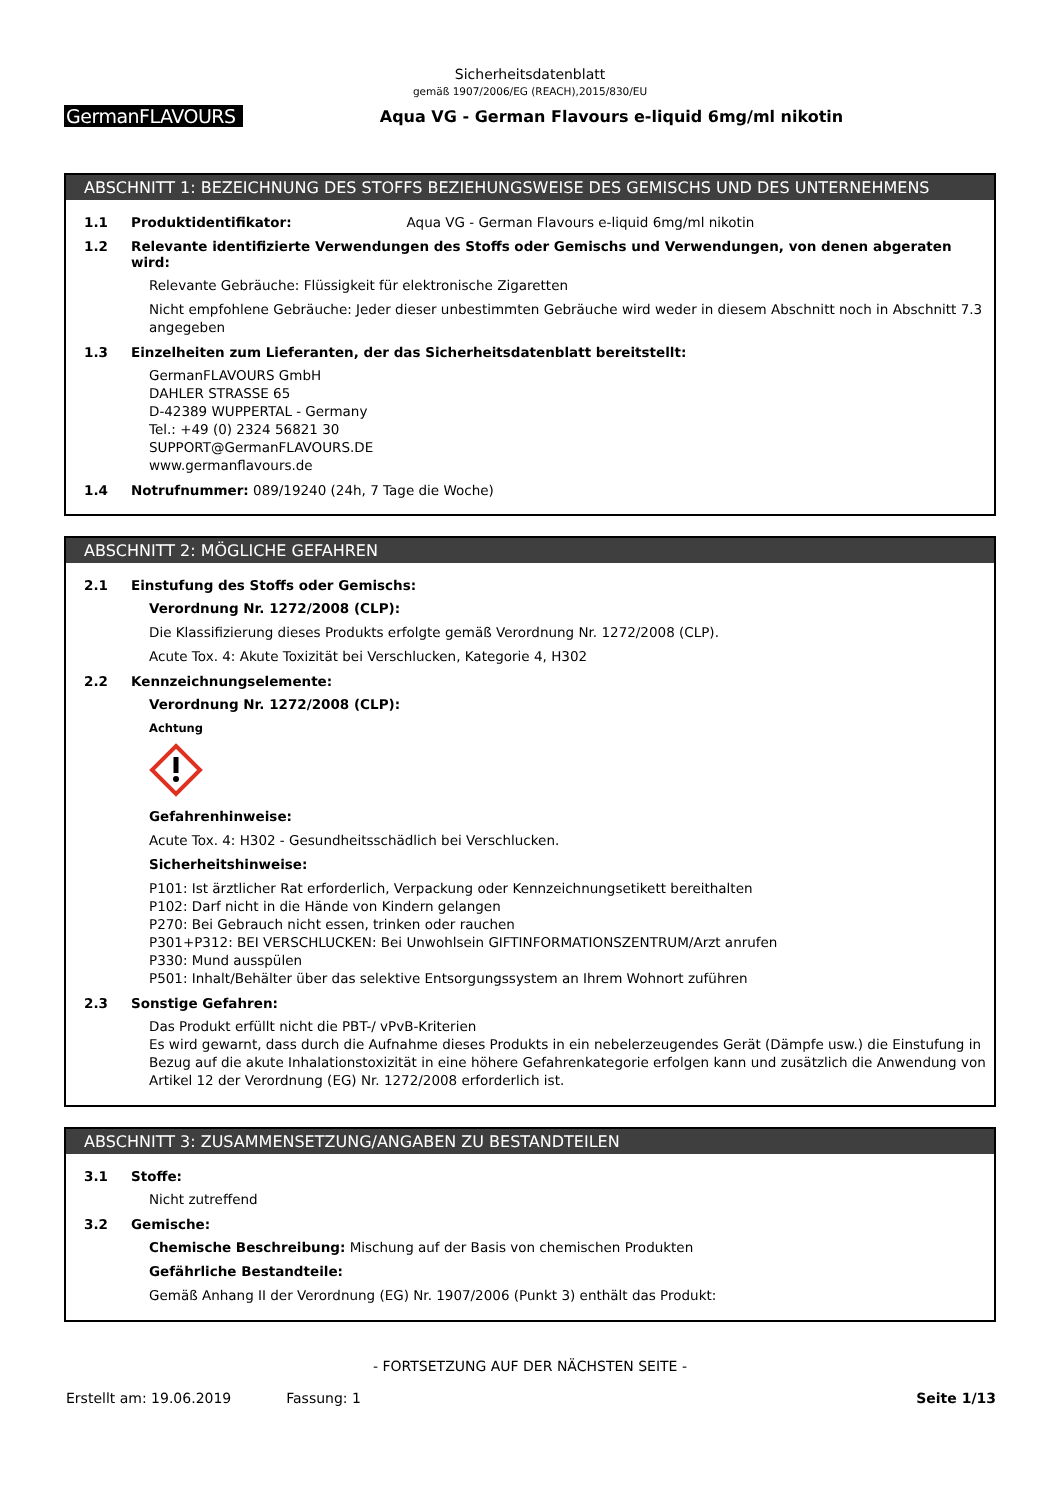Sicherheitsdatenblatt
gemäß 1907/2006/EG (REACH),2015/830/EU
GermanFLAVOURS
Aqua VG - German Flavours e-liquid 6mg/ml nikotin
ABSCHNITT 1: BEZEICHNUNG DES STOFFS BEZIEHUNGSWEISE DES GEMISCHS UND DES UNTERNEHMENS
1.1 Produktidentifikator: Aqua VG - German Flavours e-liquid 6mg/ml nikotin
1.2 Relevante identifizierte Verwendungen des Stoffs oder Gemischs und Verwendungen, von denen abgeraten wird:
Relevante Gebräuche: Flüssigkeit für elektronische Zigaretten
Nicht empfohlene Gebräuche: Jeder dieser unbestimmten Gebräuche wird weder in diesem Abschnitt noch in Abschnitt 7.3 angegeben
1.3 Einzelheiten zum Lieferanten, der das Sicherheitsdatenblatt bereitstellt:
GermanFLAVOURS GmbH
DAHLER STRASSE 65
D-42389 WUPPERTAL - Germany
Tel.: +49 (0) 2324 56821 30
SUPPORT@GermanFLAVOURS.DE
www.germanflavours.de
1.4 Notrufnummer: 089/19240 (24h, 7 Tage die Woche)
ABSCHNITT 2: MÖGLICHE GEFAHREN
2.1 Einstufung des Stoffs oder Gemischs:
Verordnung Nr. 1272/2008 (CLP):
Die Klassifizierung dieses Produkts erfolgte gemäß Verordnung Nr. 1272/2008 (CLP).
Acute Tox. 4: Akute Toxizität bei Verschlucken, Kategorie 4, H302
2.2 Kennzeichnungselemente:
Verordnung Nr. 1272/2008 (CLP):
Achtung
Gefahrenhinweise:
Acute Tox. 4: H302 - Gesundheitsschädlich bei Verschlucken.
Sicherheitshinweise:
P101: Ist ärztlicher Rat erforderlich, Verpackung oder Kennzeichnungsetikett bereithalten
P102: Darf nicht in die Hände von Kindern gelangen
P270: Bei Gebrauch nicht essen, trinken oder rauchen
P301+P312: BEI VERSCHLUCKEN: Bei Unwohlsein GIFTINFORMATIONSZENTRUM/Arzt anrufen
P330: Mund ausspülen
P501: Inhalt/Behälter über das selektive Entsorgungssystem an Ihrem Wohnort zuführen
2.3 Sonstige Gefahren:
Das Produkt erfüllt nicht die PBT-/ vPvB-Kriterien
Es wird gewarnt, dass durch die Aufnahme dieses Produkts in ein nebelerzeugendes Gerät (Dämpfe usw.) die Einstufung in Bezug auf die akute Inhalationstoxizität in eine höhere Gefahrenkategorie erfolgen kann und zusätzlich die Anwendung von Artikel 12 der Verordnung (EG) Nr. 1272/2008 erforderlich ist.
ABSCHNITT 3: ZUSAMMENSETZUNG/ANGABEN ZU BESTANDTEILEN
3.1 Stoffe:
Nicht zutreffend
3.2 Gemische:
Chemische Beschreibung: Mischung auf der Basis von chemischen Produkten
Gefährliche Bestandteile:
Gemäß Anhang II der Verordnung (EG) Nr. 1907/2006 (Punkt 3) enthält das Produkt:
- FORTSETZUNG AUF DER NÄCHSTEN SEITE -
Erstellt am: 19.06.2019 Fassung: 1 Seite 1/13